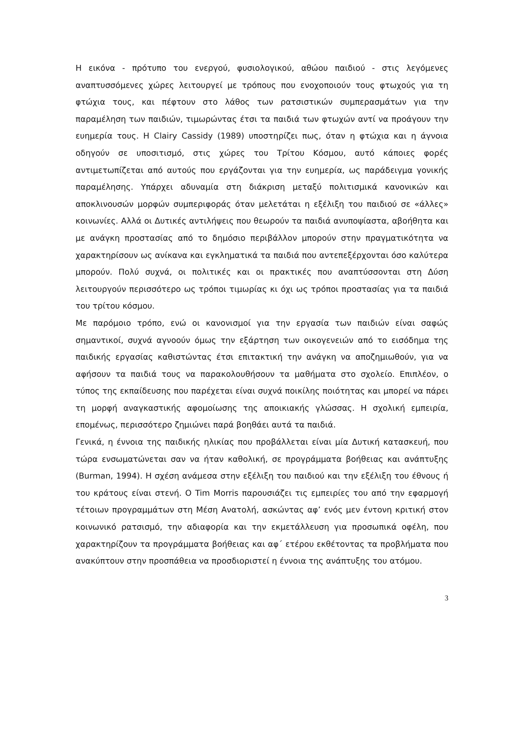Η εικόνα - πρότυπο του ενεργού, φυσιολογικού, αθώου παιδιού - στις λεγόμενες αναπτυσσόμενες χώρες λειτουργεί με τρόπους που ενοχοποιούν τους φτωχούς για τη φτώχια τους, και πέφτουν στο λάθος των ρατσιστικών συμπερασμάτων για την παραμέληση των παιδιών, τιμωρώντας έτσι τα παιδιά των φτωχών αντί να προάγουν την ευημερία τους. Η Clairy Cassidy (1989) υποστηρίζει πως, όταν η φτώχια και η άγνοια οδηγούν σε υποσιτισμό, στις χώρες του Τρίτου Κόσμου, αυτό κάποιες φορές αντιμετωπίζεται από αυτούς που εργάζονται για την ευημερία, ως παράδειγμα γονικής παραμέλησης. Υπάρχει αδυναμία στη διάκριση μεταξύ πολιτισμικά κανονικών και αποκλινουσών μορφών συμπεριφοράς όταν μελετάται η εξέλιξη του παιδιού σε «άλλες» κοινωνίες. Αλλά οι Δυτικές αντιλήψεις που θεωρούν τα παιδιά ανυποψίαστα, αβοήθητα και με ανάγκη προστασίας από το δημόσιο περιβάλλον μπορούν στην πραγματικότητα να χαρακτηρίσουν ως ανίκανα και εγκληματικά τα παιδιά που αντεπεξέρχονται όσο καλύτερα μπορούν. Πολύ συχνά, οι πολιτικές και οι πρακτικές που αναπτύσσονται στη Δύση λειτουργούν περισσότερο ως τρόποι τιμωρίας κι όχι ως τρόποι προστασίας για τα παιδιά του τρίτου κόσμου.
Με παρόμοιο τρόπο, ενώ οι κανονισμοί για την εργασία των παιδιών είναι σαφώς σημαντικοί, συχνά αγνοούν όμως την εξάρτηση των οικογενειών από το εισόδημα της παιδικής εργασίας καθιστώντας έτσι επιτακτική την ανάγκη να αποζημιωθούν, για να αφήσουν τα παιδιά τους να παρακολουθήσουν τα μαθήματα στο σχολείο. Επιπλέον, ο τύπος της εκπαίδευσης που παρέχεται είναι συχνά ποικίλης ποιότητας και μπορεί να πάρει τη μορφή αναγκαστικής αφομοίωσης της αποικιακής γλώσσας. Η σχολική εμπειρία, επομένως, περισσότερο ζημιώνει παρά βοηθάει αυτά τα παιδιά.
Γενικά, η έννοια της παιδικής ηλικίας που προβάλλεται είναι μία Δυτική κατασκευή, που τώρα ενσωματώνεται σαν να ήταν καθολική, σε προγράμματα βοήθειας και ανάπτυξης (Burman, 1994). Η σχέση ανάμεσα στην εξέλιξη του παιδιού και την εξέλιξη του έθνους ή του κράτους είναι στενή. Ο Tim Morris παρουσιάζει τις εμπειρίες του από την εφαρμογή τέτοιων προγραμμάτων στη Μέση Ανατολή, ασκώντας αφ’ ενός μεν έντονη κριτική στον κοινωνικό ρατσισμό, την αδιαφορία και την εκμετάλλευση για προσωπικά οφέλη, που χαρακτηρίζουν τα προγράμματα βοήθειας και αφ΄ ετέρου εκθέτοντας τα προβλήματα που ανακύπτουν στην προσπάθεια να προσδιοριστεί η έννοια της ανάπτυξης του ατόμου.
3